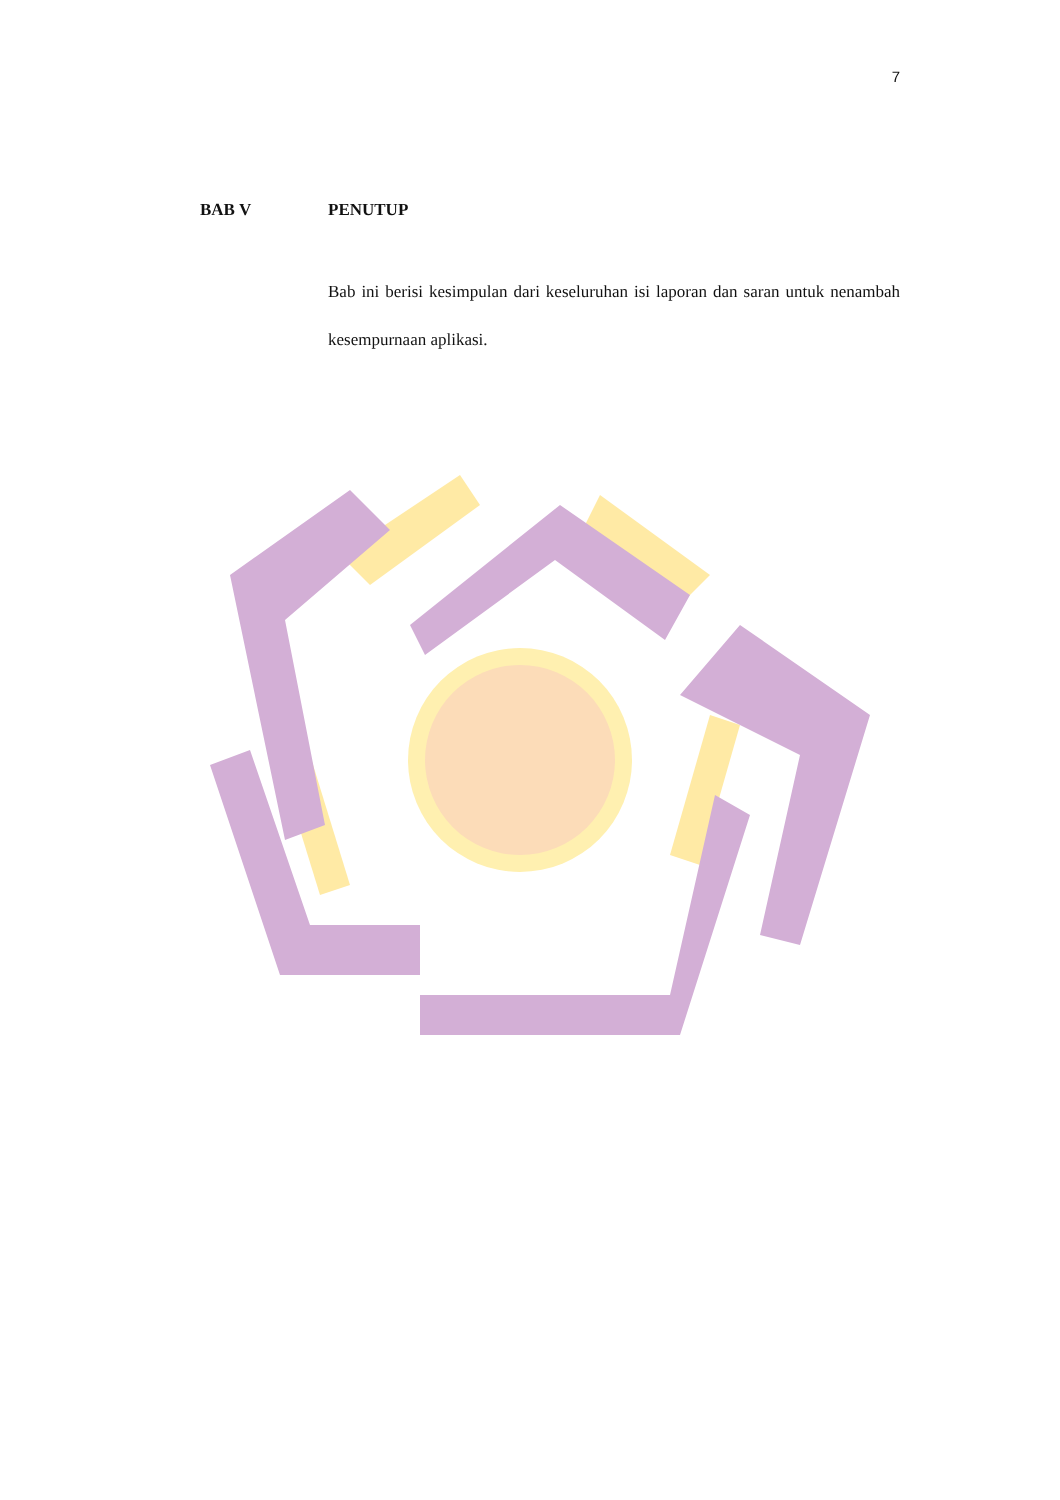7
BAB V PENUTUP
Bab ini berisi kesimpulan dari keseluruhan isi laporan dan saran untuk nenambah kesempurnaan aplikasi.